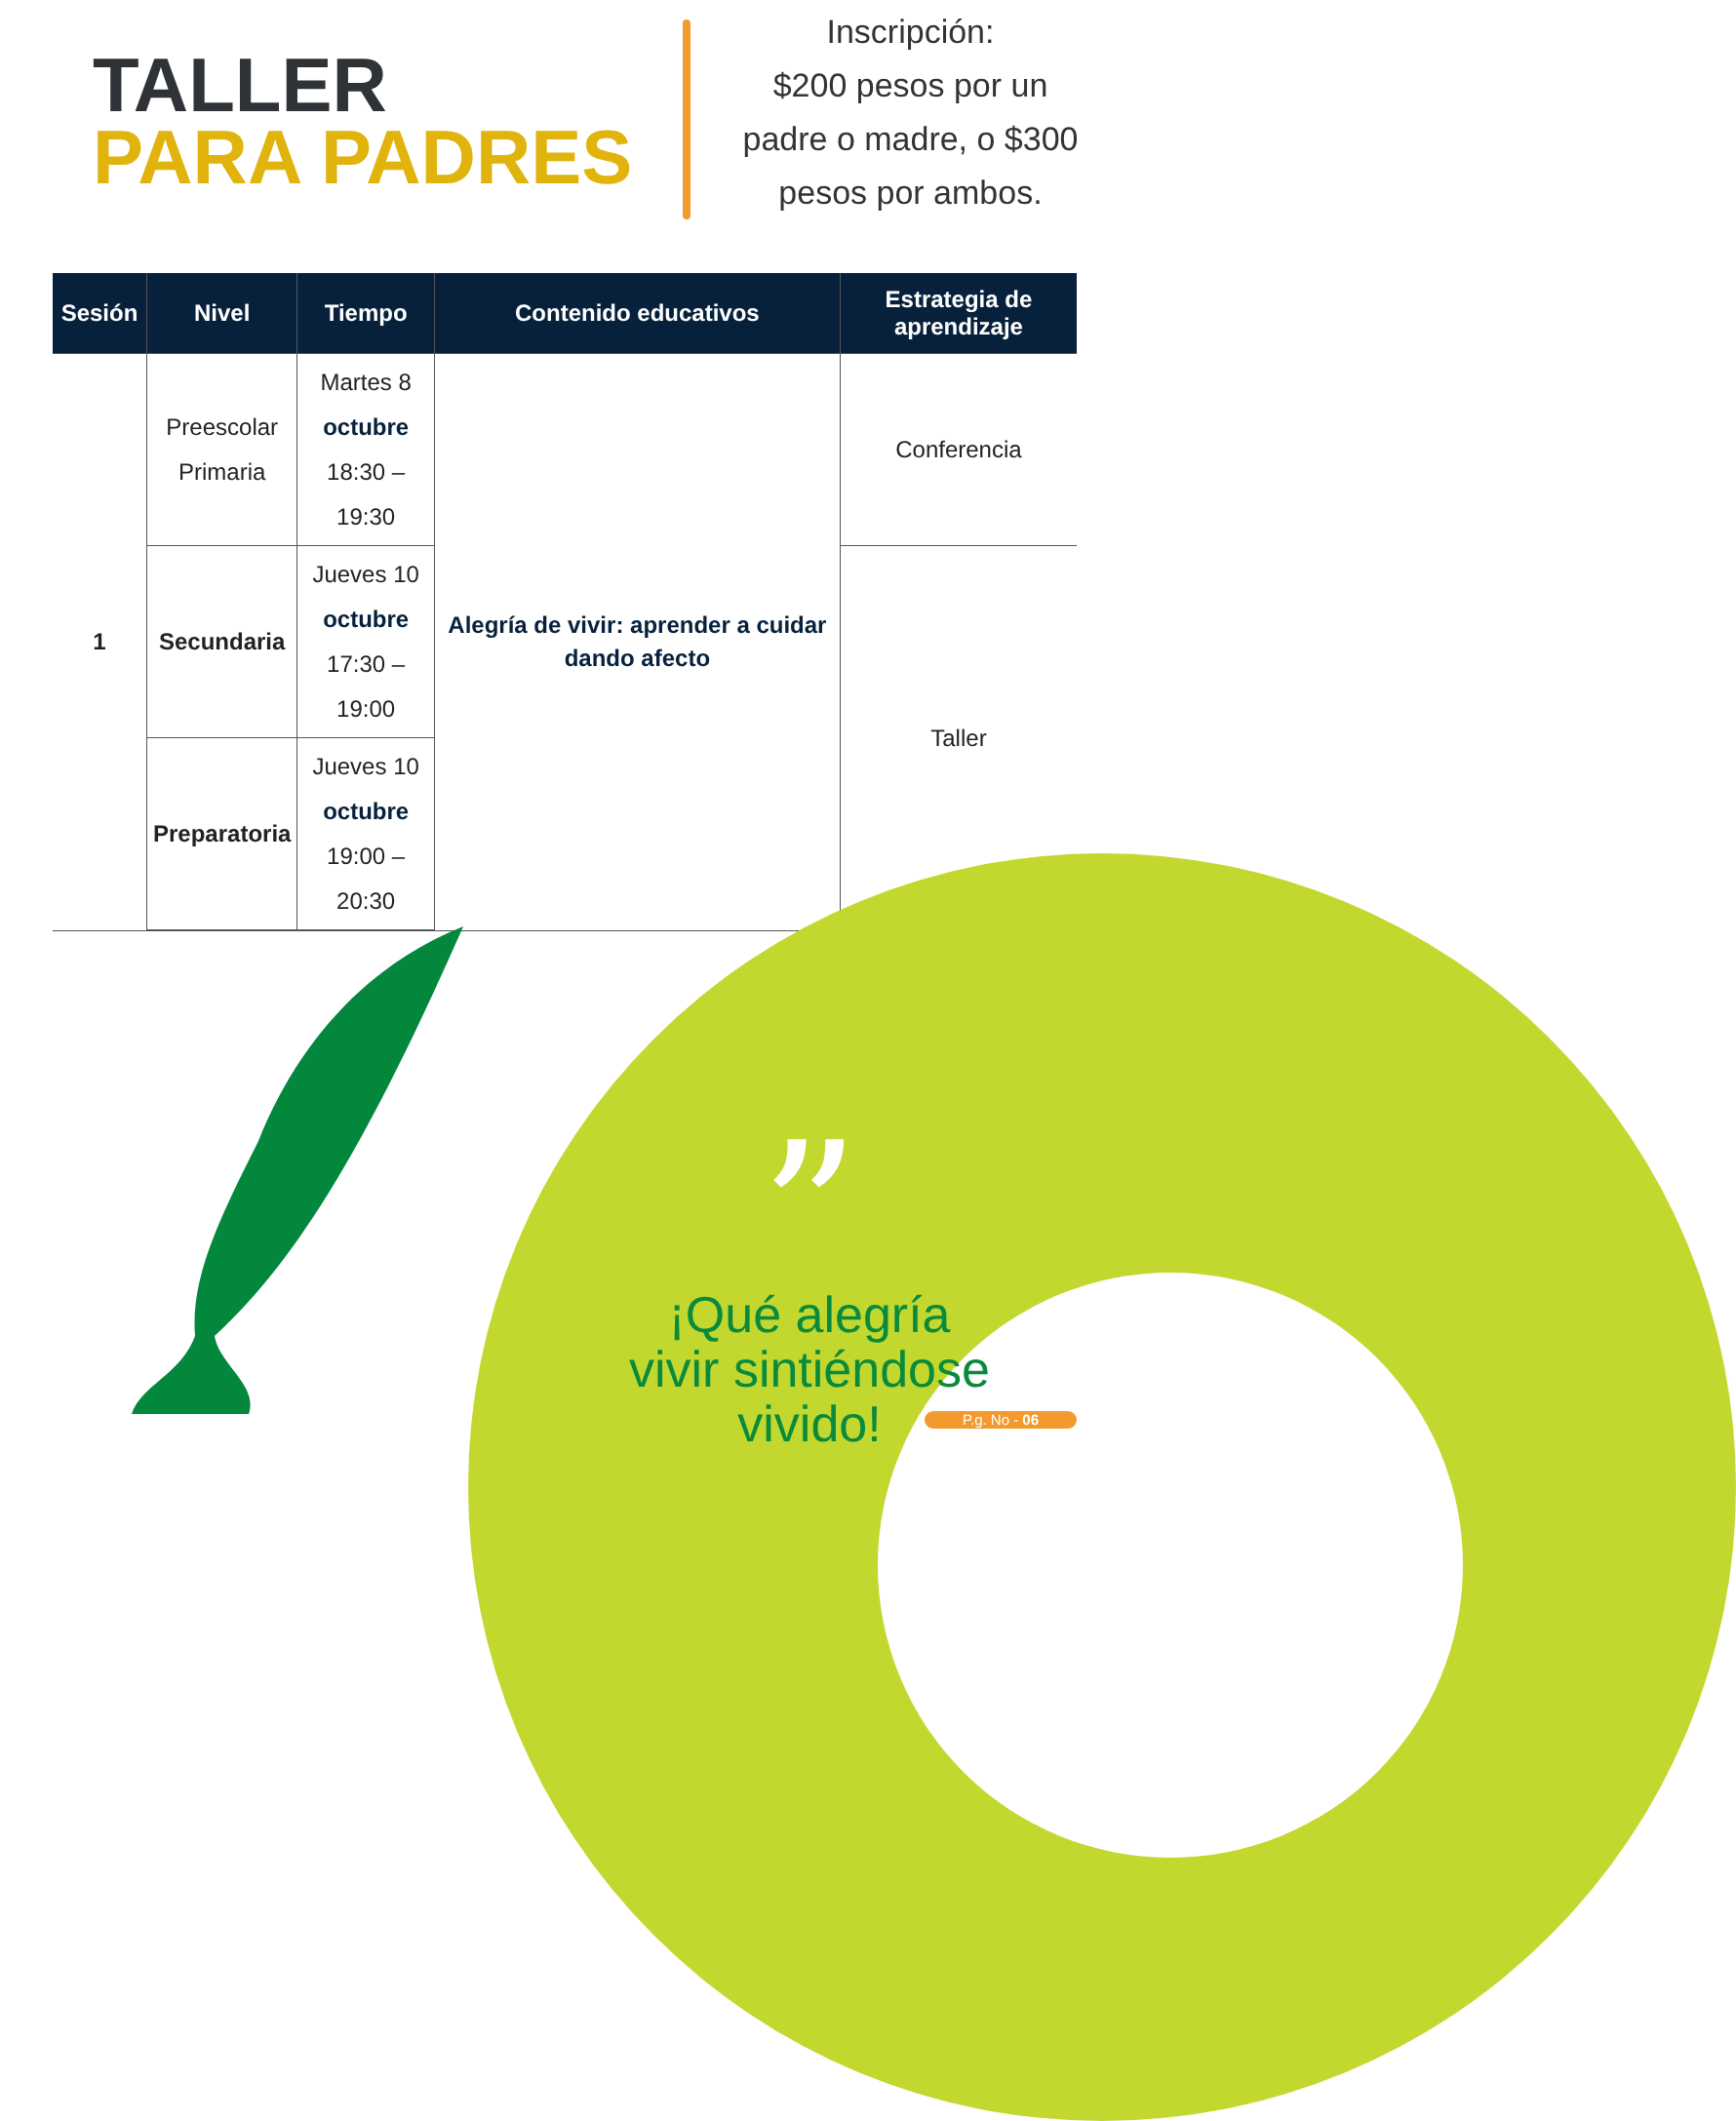TALLER
PARA PADRES
Inscripción:
$200 pesos por un
padre o madre, o $300
pesos por ambos.
| Sesión | Nivel | Tiempo | Contenido educativos | Estrategia de aprendizaje |
| --- | --- | --- | --- | --- |
| 1 | Preescolar Primaria | Martes 8 octubre 18:30 – 19:30 | Alegría de vivir: aprender a cuidar dando afecto | Conferencia |
| | Secundaria | Jueves 10 octubre 17:30 – 19:00 | | Taller |
| | Preparatoria | Jueves 10 octubre 19:00 – 20:30 | | |
”
¡Qué alegría vivir sintiéndose vivido!
P.g. No - 06